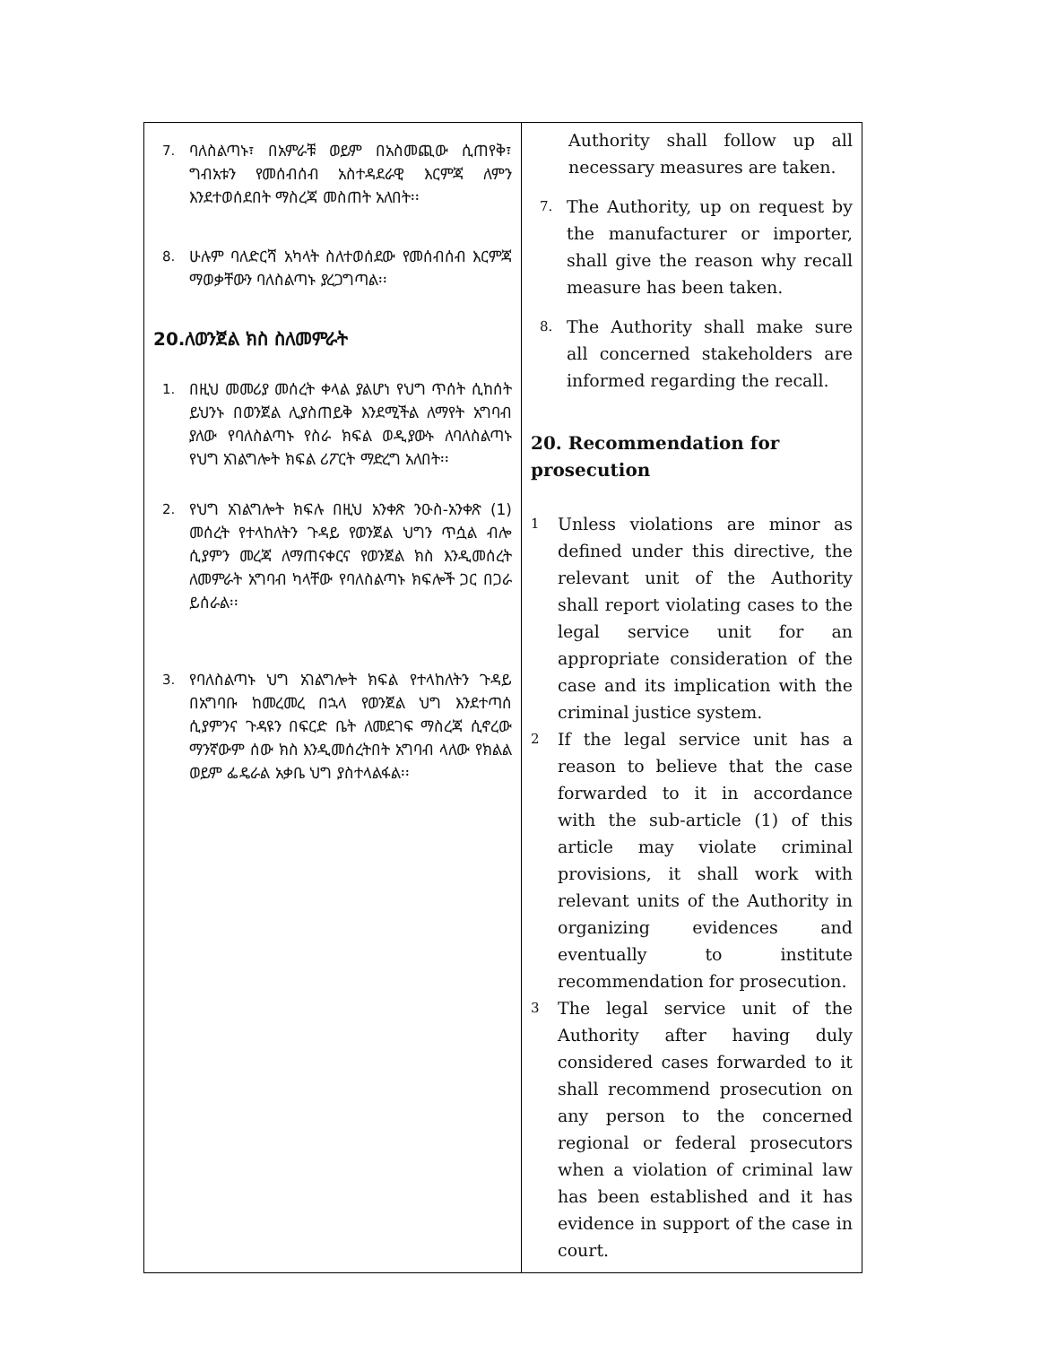| 7. ባለስልጣኑ፣ በአምራቹ ወይም በአስመጪው ሲጠየቅ፣ ግብአቱን የመሰብሰብ አስተዳደራዊ እርምጃ ለምን እንደተወሰደበት ማስረጃ መስጠት አለበት፡፡ 8. ሁሉም ባለድርሻ አካላት ስለተወሰደው የመሰብሰብ እርምጃ ማወቃቸውን ባለስልጣኑ ያረጋግጣል፡፡ 20.ለወንጀል ክስ ስለመምራት 1. በዚህ መመሪያ መሰረት ቀላል ያልሆነ የህግ ጥሰት ሲከሰት ይህንኑ በወንጀል ሊያስጠይቅ እንደሚችል ለማየት አግባብ ያለው የባለስልጣኑ የስራ ክፍል ወዲያውኑ ለባለስልጣኑ የህግ አገልግሎት ክፍል ሪፖርት ማድረግ አለበት፡፡ 2. የህግ አገልግሎት ክፍሉ በዚህ አንቀጽ ንዑስ-አንቀጽ (1) መሰረት የተላከለትን ጉዳይ የወንጀል ህግን ጥሷል ብሎ ሲያምን መረጃ ለማጠናቀርና የወንጀል ክስ እንዲመሰረት ለመምራት አግባብ ካላቸው የባለስልጣኑ ክፍሎች ጋር በጋራ ይሰራል፡፡ 3. የባለስልጣኑ ህግ አገልግሎት ክፍል የተላከለትን ጉዳይ በአግባቡ ከመረመረ በኋላ የወንጀል ህግ እንደተጣሰ ሲያምንና ጉዳዩን በፍርድ ቤት ለመደገፍ ማስረጃ ሲኖረው ማንኛውም ሰው ክስ እንዲመሰረትበት አግባብ ላለው የክልል ወይም ፌዴራል አቃቤ ህግ ያስተላልፋል፡፡ | Authority shall follow up all necessary measures are taken. 7. The Authority, up on request by the manufacturer or importer, shall give the reason why recall measure has been taken. 8. The Authority shall make sure all concerned stakeholders are informed regarding the recall. 20. Recommendation for prosecution 1 Unless violations are minor as defined under this directive, the relevant unit of the Authority shall report violating cases to the legal service unit for an appropriate consideration of the case and its implication with the criminal justice system. 2 If the legal service unit has a reason to believe that the case forwarded to it in accordance with the sub-article (1) of this article may violate criminal provisions, it shall work with relevant units of the Authority in organizing evidences and eventually to institute recommendation for prosecution. 3 The legal service unit of the Authority after having duly considered cases forwarded to it shall recommend prosecution on any person to the concerned regional or federal prosecutors when a violation of criminal law has been established and it has evidence in support of the case in court. |